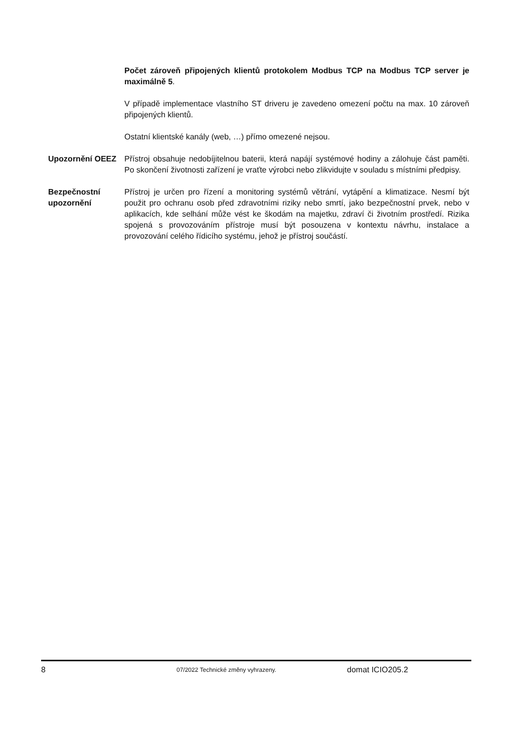Počet zároveň připojených klientů protokolem Modbus TCP na Modbus TCP server je maximálně 5.
V případě implementace vlastního ST driveru je zavedeno omezení počtu na max. 10 zároveň připojených klientů.
Ostatní klientské kanály (web, …) přímo omezené nejsou.
Upozornění OEEZ Přístroj obsahuje nedobíjitelnou baterii, která napájí systémové hodiny a zálohuje část paměti. Po skončení životnosti zařízení je vraťte výrobci nebo zlikvidujte v souladu s místními předpisy.
Bezpečnostní upozornění
Přístroj je určen pro řízení a monitoring systémů větrání, vytápění a klimatizace. Nesmí být použit pro ochranu osob před zdravotními riziky nebo smrtí, jako bezpečnostní prvek, nebo v aplikacích, kde selhání může vést ke škodám na majetku, zdraví či životním prostředí. Rizika spojená s provozováním přístroje musí být posouzena v kontextu návrhu, instalace a provozování celého řídicího systému, jehož je přístroj součástí.
8 07/2022 Technické změny vyhrazeny. domat ICIO205.2